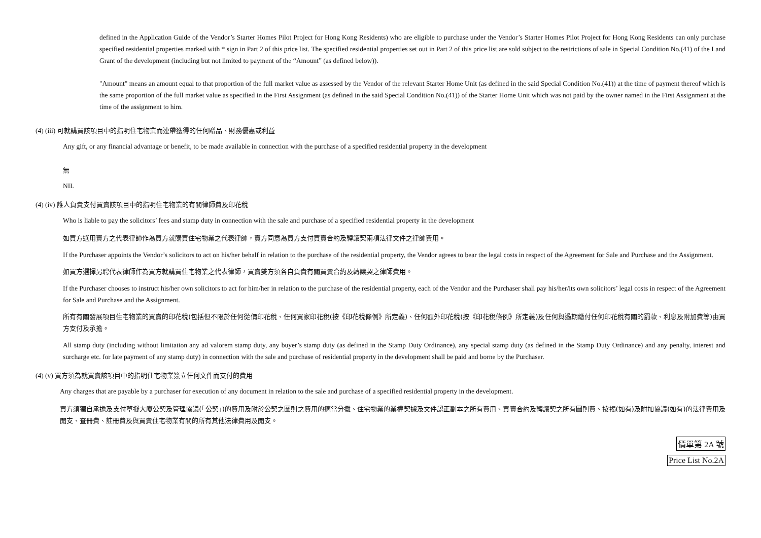defined in the Application Guide of the Vendor’s Starter Homes Pilot Project for Hong Kong Residents) who are eligible to purchase under the Vendor’s Starter Homes Pilot Project for Hong Kong Residents can only purchase specified residential properties marked with * sign in Part 2 of this price list. The specified residential properties set out in Part 2 of this price list are sold subject to the restrictions of sale in Special Condition No.(41) of the Land Grant of the development (including but not limited to payment of the “Amount” (as defined below)).
"Amount" means an amount equal to that proportion of the full market value as assessed by the Vendor of the relevant Starter Home Unit (as defined in the said Special Condition No.(41)) at the time of payment thereof which is the same proportion of the full market value as specified in the First Assignment (as defined in the said Special Condition No.(41)) of the Starter Home Unit which was not paid by the owner named in the First Assignment at the time of the assignment to him.
(4) (iii) 可就購買該項目中的指明住宅物業而連帶獲得的任何贈品、財務優惠或利益
Any gift, or any financial advantage or benefit, to be made available in connection with the purchase of a specified residential property in the development
無
NIL
(4) (iv) 誰人負責支付買賣該項目中的指明住宅物業的有關律師費及印花稅
Who is liable to pay the solicitors’ fees and stamp duty in connection with the sale and purchase of a specified residential property in the development
如買方選用賣方之代表律師作為買方就購買住宅物業之代表律師，賣方同意為買方支付買賣合約及轉讓契兩項法律文件之律師費用。
If the Purchaser appoints the Vendor’s solicitors to act on his/her behalf in relation to the purchase of the residential property, the Vendor agrees to bear the legal costs in respect of the Agreement for Sale and Purchase and the Assignment.
如買方選擇另聘代表律師作為買方就購買住宅物業之代表律師，買賣雙方須各自負責有關買賣合約及轉讓契之律師費用。
If the Purchaser chooses to instruct his/her own solicitors to act for him/her in relation to the purchase of the residential property, each of the Vendor and the Purchaser shall pay his/her/its own solicitors’ legal costs in respect of the Agreement for Sale and Purchase and the Assignment.
所有有關發展項目住宅物業的買賣的印花稅(包括但不限於任何從價印花稅、任何買家印花稅(按《印花稅條例》所定義)、任何額外印花稅(按《印花稅條例》所定義)及任何與過期繳付任何印花稅有關的罰款、利息及附加費等)由買方支付及承擔。
All stamp duty (including without limitation any ad valorem stamp duty, any buyer’s stamp duty (as defined in the Stamp Duty Ordinance), any special stamp duty (as defined in the Stamp Duty Ordinance) and any penalty, interest and surcharge etc. for late payment of any stamp duty) in connection with the sale and purchase of residential property in the development shall be paid and borne by the Purchaser.
(4) (v) 買方須為就買賣該項目中的指明住宅物業簽立任何文件而支付的費用
Any charges that are payable by a purchaser for execution of any document in relation to the sale and purchase of a specified residential property in the development.
買方須獨自承擔及支付草擬大廈公契及管理協議(「公契」)的費用及附於公契之圖則之費用的適當分攤、住宅物業的業權契據及文件認正副本之所有費用、買賣合約及轉讓契之所有圖則費、按揭(如有)及附加協議(如有)的法律費用及開支、查冊費、註冊費及與買賣住宅物業有關的所有其他法律費用及開支。
價單第 2A 號
Price List No.2A